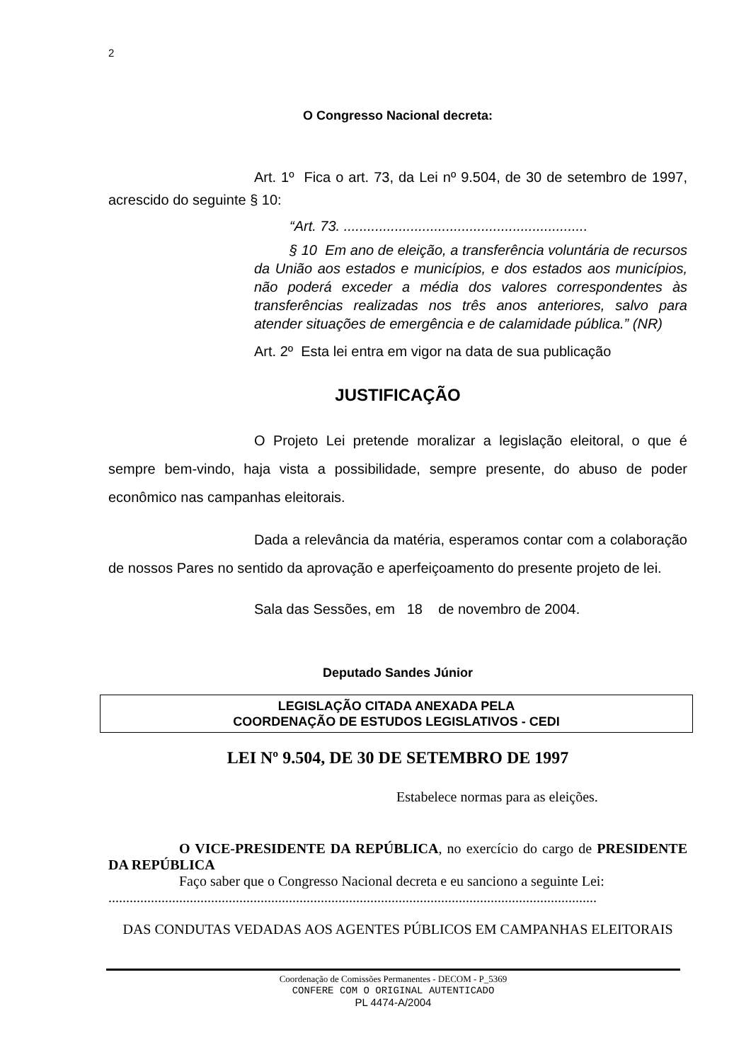2
O Congresso Nacional decreta:
Art. 1º Fica o art. 73, da Lei nº 9.504, de 30 de setembro de 1997, acrescido do seguinte § 10:
“Art. 73. ..............................................................
§ 10 Em ano de eleição, a transferência voluntária de recursos da União aos estados e municípios, e dos estados aos municípios, não poderá exceder a média dos valores correspondentes às transferências realizadas nos três anos anteriores, salvo para atender situações de emergência e de calamidade pública.” (NR)
Art. 2º Esta lei entra em vigor na data de sua publicação
JUSTIFICAÇÃO
O Projeto Lei pretende moralizar a legislação eleitoral, o que é sempre bem-vindo, haja vista a possibilidade, sempre presente, do abuso de poder econômico nas campanhas eleitorais.
Dada a relevância da matéria, esperamos contar com a colaboração de nossos Pares no sentido da aprovação e aperfeiçoamento do presente projeto de lei.
Sala das Sessões, em 18 de novembro de 2004.
Deputado Sandes Júnior
LEGISLAÇÃO CITADA ANEXADA PELA
COORDENAÇÃO DE ESTUDOS LEGISLATIVOS - CEDI
LEI Nº 9.504, DE 30 DE SETEMBRO DE 1997
Estabelece normas para as eleições.
O VICE-PRESIDENTE DA REPÚBLICA, no exercício do cargo de PRESIDENTE DA REPÚBLICA
Faço saber que o Congresso Nacional decreta e eu sanciono a seguinte Lei:
..........................................................................................................................................
DAS CONDUTAS VEDADAS AOS AGENTES PÚBLICOS EM CAMPANHAS ELEITORAIS
Coordenação de Comissões Permanentes - DECOM - P_5369
CONFERE COM O ORIGINAL AUTENTICADO
PL 4474-A/2004